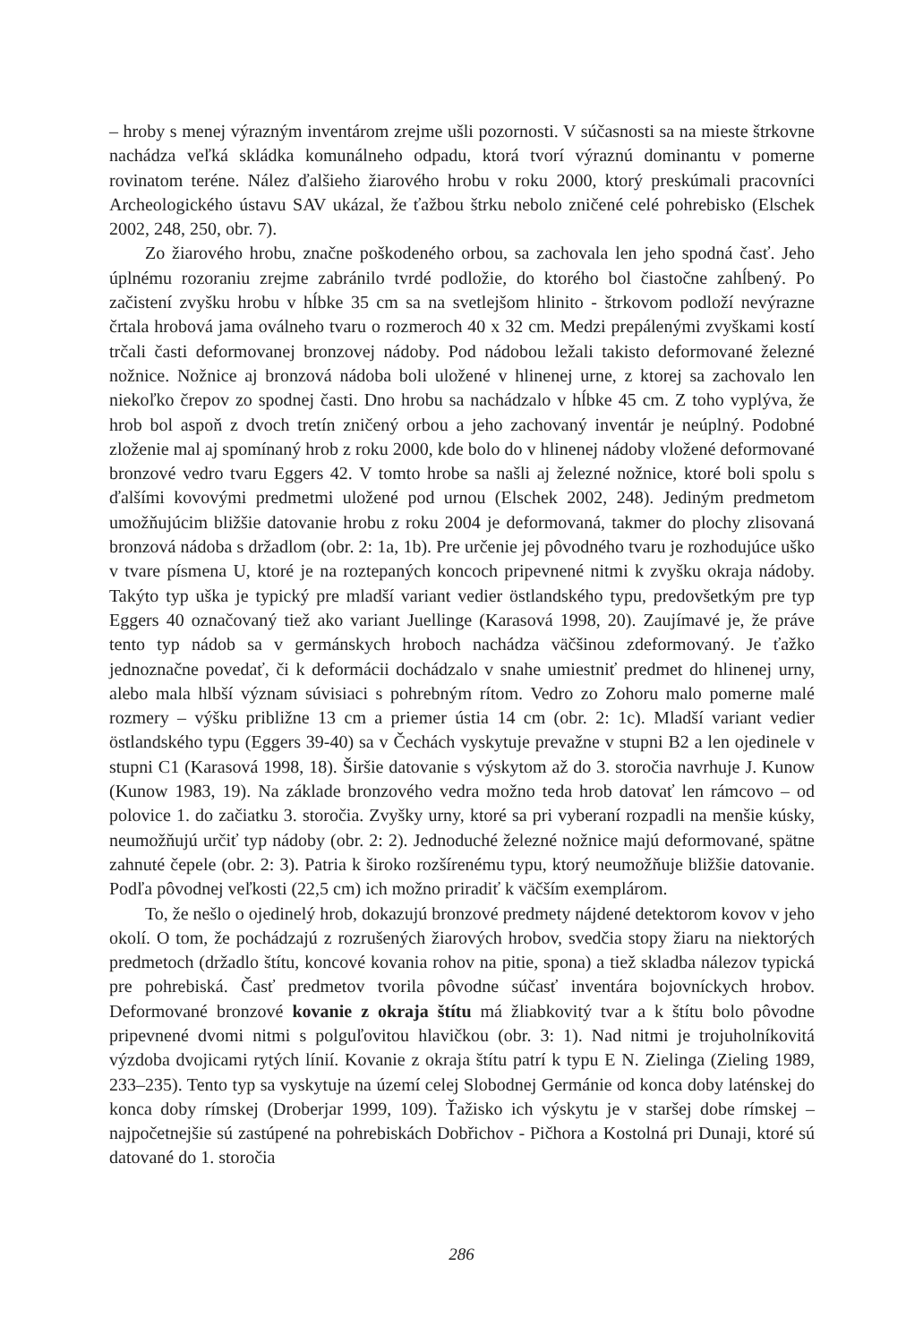– hroby s menej výrazným inventárom zrejme ušli pozornosti. V súčasnosti sa na mieste štrkovne nachádza veľká skládka komunálneho odpadu, ktorá tvorí výraznú dominantu v pomerne rovinatom teréne. Nález ďalšieho žiarového hrobu v roku 2000, ktorý preskúmali pracovníci Archeologického ústavu SAV ukázal, že ťažbou štrku nebolo zničené celé pohrebisko (Elschek 2002, 248, 250, obr. 7).
Zo žiarového hrobu, značne poškodeného orbou, sa zachovala len jeho spodná časť. Jeho úplnému rozoraniu zrejme zabránilo tvrdé podložie, do ktorého bol čiastočne zahĺbený. Po začistení zvyšku hrobu v hĺbke 35 cm sa na svetlejšom hlinito - štrkovom podloží nevýrazne črtala hrobová jama oválneho tvaru o rozmeroch 40 x 32 cm. Medzi prepálenými zvyškami kostí trčali časti deformovanej bronzovej nádoby. Pod nádobou ležali takisto deformované železné nožnice. Nožnice aj bronzová nádoba boli uložené v hlinenej urne, z ktorej sa zachovalo len niekoľko črepov zo spodnej časti. Dno hrobu sa nachádzalo v hĺbke 45 cm. Z toho vyplýva, že hrob bol aspoň z dvoch tretín zničený orbou a jeho zachovaný inventár je neúplný. Podobné zloženie mal aj spomínaný hrob z roku 2000, kde bolo do v hlinenej nádoby vložené deformované bronzové vedro tvaru Eggers 42. V tomto hrobe sa našli aj železné nožnice, ktoré boli spolu s ďalšími kovovými predmetmi uložené pod urnou (Elschek 2002, 248). Jediným predmetom umožňujúcim bližšie datovanie hrobu z roku 2004 je deformovaná, takmer do plochy zlisovaná bronzová nádoba s držadlom (obr. 2: 1a, 1b). Pre určenie jej pôvodného tvaru je rozhodujúce uško v tvare písmena U, ktoré je na roztepaných koncoch pripevnené nitmi k zvyšku okraja nádoby. Takýto typ uška je typický pre mladší variant vedier östlandského typu, predovšetkým pre typ Eggers 40 označovaný tiež ako variant Juellinge (Karasová 1998, 20). Zaujímavé je, že práve tento typ nádob sa v germánskych hroboch nachádza väčšinou zdeformovaný. Je ťažko jednoznačne povedať, či k deformácii dochádzalo v snahe umiestniť predmet do hlinenej urny, alebo mala hlbší význam súvisiaci s pohrebným rítom. Vedro zo Zohoru malo pomerne malé rozmery – výšku približne 13 cm a priemer ústia 14 cm (obr. 2: 1c). Mladší variant vedier östlandského typu (Eggers 39-40) sa v Čechách vyskytuje prevažne v stupni B2 a len ojedinele v stupni C1 (Karasová 1998, 18). Širšie datovanie s výskytom až do 3. storočia navrhuje J. Kunow (Kunow 1983, 19). Na základe bronzového vedra možno teda hrob datovať len rámcovo – od polovice 1. do začiatku 3. storočia. Zvyšky urny, ktoré sa pri vyberaní rozpadli na menšie kúsky, neumožňujú určiť typ nádoby (obr. 2: 2). Jednoduché železné nožnice majú deformované, spätne zahnuté čepele (obr. 2: 3). Patria k široko rozšírenému typu, ktorý neumožňuje bližšie datovanie. Podľa pôvodnej veľkosti (22,5 cm) ich možno priradiť k väčším exemplárom.
To, že nešlo o ojedinelý hrob, dokazujú bronzové predmety nájdené detektorom kovov v jeho okolí. O tom, že pochádzajú z rozrušených žiarových hrobov, svedčia stopy žiaru na niektorých predmetoch (držadlo štítu, koncové kovania rohov na pitie, spona) a tiež skladba nálezov typická pre pohrebiská. Časť predmetov tvorila pôvodne súčasť inventára bojovníckych hrobov. Deformované bronzové kovanie z okraja štítu má žliabkovitý tvar a k štítu bolo pôvodne pripevnené dvomi nitmi s polguľovitou hlavičkou (obr. 3: 1). Nad nitmi je trojuholníkovitá výzdoba dvojicami rytých línií. Kovanie z okraja štítu patrí k typu E N. Zielinga (Zieling 1989, 233–235). Tento typ sa vyskytuje na území celej Slobodnej Germánie od konca doby laténskej do konca doby rímskej (Droberjar 1999, 109). Ťažisko ich výskytu je v staršej dobe rímskej – najpočetnejšie sú zastúpené na pohrebiskách Dobřichov - Pičhora a Kostolná pri Dunaji, ktoré sú datované do 1. storočia
286